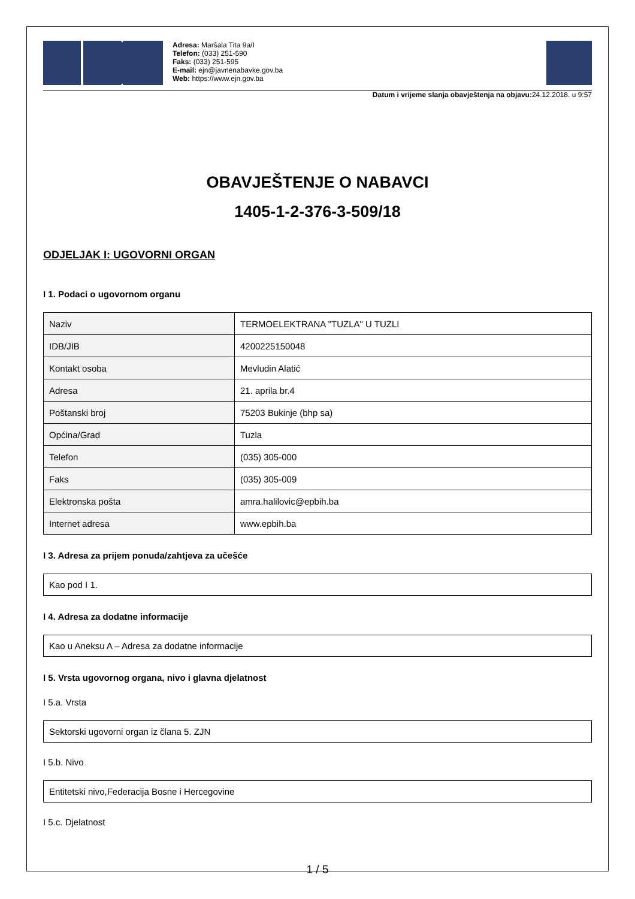Adresa: Maršala Tita 9a/I
Telefon: (033) 251-590
Faks: (033) 251-595
E-mail: ejn@javnenabavke.gov.ba
Web: https://www.ejn.gov.ba
Datum i vrijeme slanja obavještenja na objavu: 24.12.2018. u 9:57
OBAVJEŠTENJE O NABAVCI
1405-1-2-376-3-509/18
ODJELJAK I: UGOVORNI ORGAN
I 1. Podaci o ugovornom organu
| Naziv | TERMOELEKTRANA "TUZLA" U TUZLI |
| IDB/JIB | 4200225150048 |
| Kontakt osoba | Mevludin Alatić |
| Adresa | 21. aprila br.4 |
| Poštanski broj | 75203 Bukinje (bhp sa) |
| Općina/Grad | Tuzla |
| Telefon | (035) 305-000 |
| Faks | (035) 305-009 |
| Elektronska pošta | amra.halilovic@epbih.ba |
| Internet adresa | www.epbih.ba |
I 3. Adresa za prijem ponuda/zahtjeva za učešće
Kao pod I 1.
I 4. Adresa za dodatne informacije
Kao u Aneksu A – Adresa za dodatne informacije
I 5. Vrsta ugovornog organa, nivo i glavna djelatnost
I 5.a. Vrsta
Sektorski ugovorni organ iz člana 5. ZJN
I 5.b. Nivo
Entitetski nivo,Federacija Bosne i Hercegovine
I 5.c. Djelatnost
1 / 5